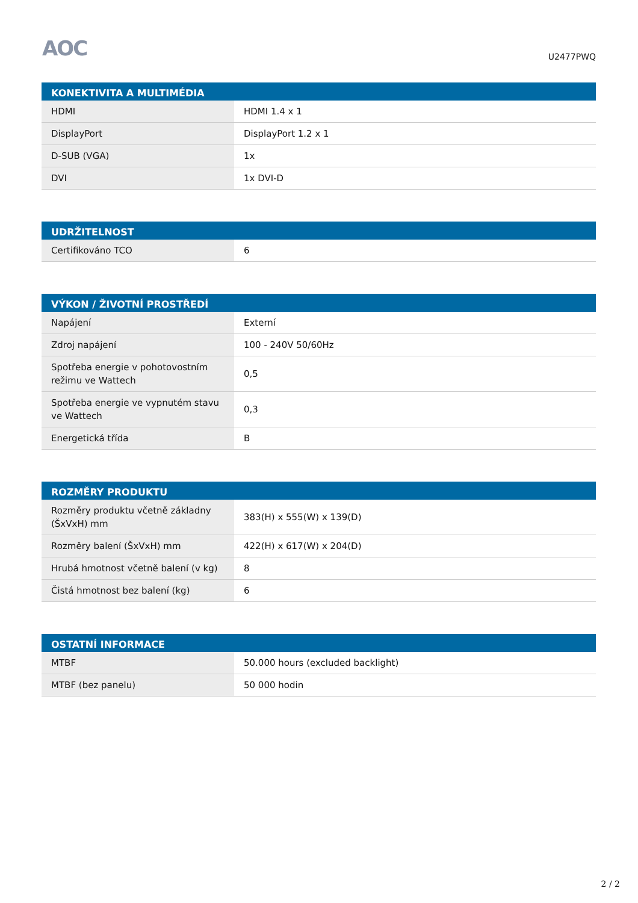AOC U2477PWQ
| KONEKTIVITA A MULTIMÉDIA | |
| --- | --- |
| HDMI | HDMI 1.4 x 1 |
| DisplayPort | DisplayPort 1.2 x 1 |
| D-SUB (VGA) | 1x |
| DVI | 1x DVI-D |
| UDRŽITELNOST | |
| --- | --- |
| Certifikováno TCO | 6 |
| VÝKON / ŽIVOTNÍ PROSTŘEDÍ | |
| --- | --- |
| Napájení | Externí |
| Zdroj napájení | 100 - 240V 50/60Hz |
| Spotřeba energie v pohotovostním režimu ve Wattech | 0,5 |
| Spotřeba energie ve vypnutém stavu ve Wattech | 0,3 |
| Energetická třída | B |
| ROZMĚRY PRODUKTU | |
| --- | --- |
| Rozměry produktu včetně základny (ŠxVxH) mm | 383(H) x 555(W) x 139(D) |
| Rozměry balení (ŠxVxH) mm | 422(H) x 617(W) x 204(D) |
| Hrubá hmotnost včetně balení (v kg) | 8 |
| Čistá hmotnost bez balení (kg) | 6 |
| OSTATNÍ INFORMACE | |
| --- | --- |
| MTBF | 50.000 hours (excluded backlight) |
| MTBF (bez panelu) | 50 000 hodin |
2 / 2